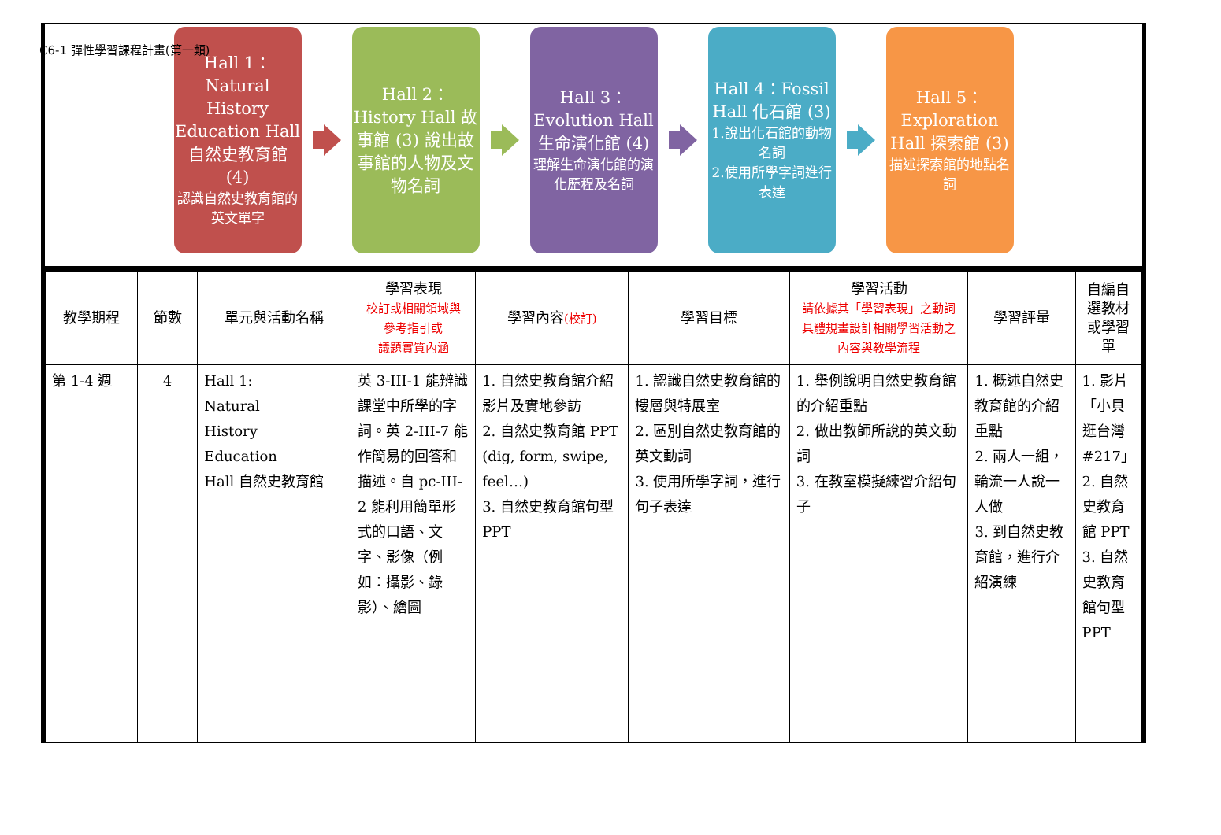C6-1 彈性學習課程計畫(第一類)
Hall 1：Natural History Education Hall 自然史教育館 (4)
認識自然史教育館的英文單字
Hall 2：History Hall 故事館 (3) 說出故事館的人物及文物名詞
Hall 3：Evolution Hall 生命演化館 (4)
理解生命演化館的演化歷程及名詞
Hall 4：Fossil Hall 化石館 (3)
1.說出化石館的動物名詞
2.使用所學字詞進行表達
Hall 5：Exploration Hall 探索館 (3)
描述探索館的地點名詞
| 教學期程 | 節數 | 單元與活動名稱 | 學習表現 校訂或相關領域與 參考指引或 議題實質內涵 | 學習內容 (校訂) | 學習目標 | 學習活動 請依據其「學習表現」之動詞具體規畫設計相關學習活動之內容與教學流程 | 學習評量 | 自編自選教材或學習單 |
| --- | --- | --- | --- | --- | --- | --- | --- | --- |
| 第 1-4 週 | 4 | Hall 1: Natural History Education Hall 自然史教育館 | 英 3-III-1 能辨識課堂中所學的字詞。英 2-III-7 能作簡易的回答和描述。自 pc-III-2 能利用簡單形式的口語、文字、影像（例如：攝影、錄影）、繪圖 | 1. 自然史教育館介紹影片及實地參訪 2. 自然史教育館 PPT (dig, form, swipe, feel…) 3. 自然史教育館句型 PPT | 1. 認識自然史教育館的樓層與特展室 2. 區別自然史教育館的英文動詞 3. 使用所學字詞，進行句子表達 | 1. 舉例說明自然史教育館的介紹重點 2. 做出教師所說的英文動詞 3. 在教室模擬練習介紹句子 | 1. 概述自然史教育館的介紹重點 2. 兩人一組，輪流一人說一人做 3. 到自然史教育館，進行介紹演練 | 1. 影片「小貝逛台灣#217」 2. 自然史教育館 PPT 3. 自然史教育館句型 PPT |